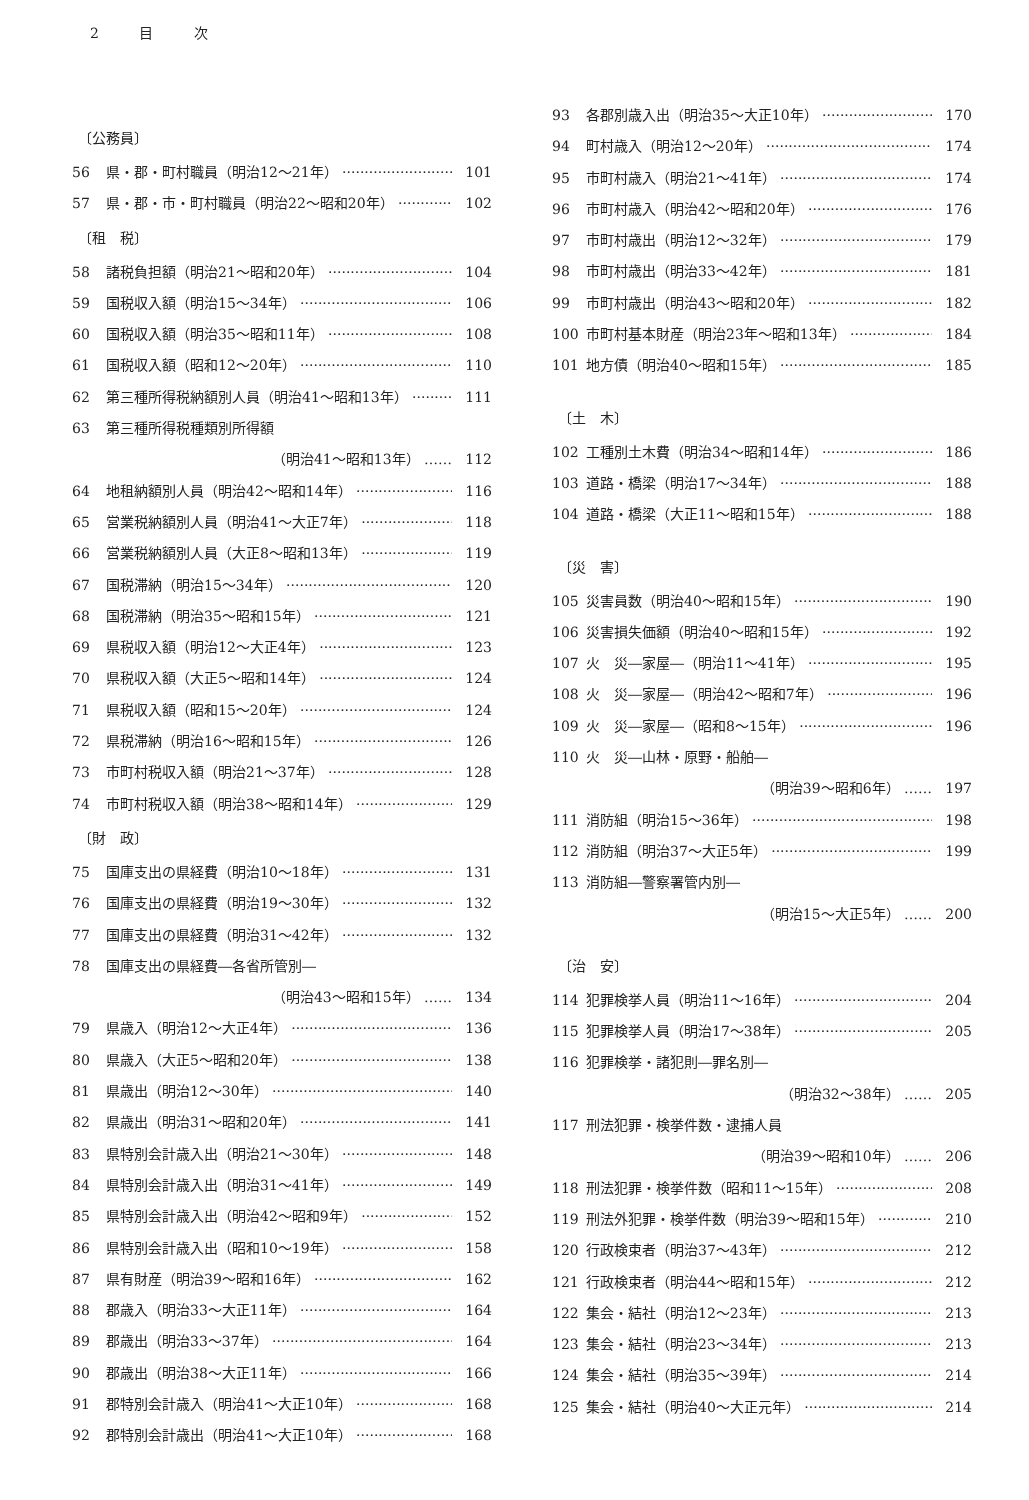2 目 次
〔公務員〕
56 県・郡・町村職員（明治12〜21年） 101
57 県・郡・市・町村職員（明治22〜昭和20年） 102
〔租　税〕
58 諸税負担額（明治21〜昭和20年） 104
59 国税収入額（明治15〜34年） 106
60 国税収入額（明治35〜昭和11年） 108
61 国税収入額（昭和12〜20年） 110
62 第三種所得税納額別人員（明治41〜昭和13年） 111
63 第三種所得税種類別所得額
（明治41〜昭和13年） …… 112
64 地租納額別人員（明治42〜昭和14年） 116
65 営業税納額別人員（明治41〜大正7年） 118
66 営業税納額別人員（大正8〜昭和13年） 119
67 国税滞納（明治15〜34年） 120
68 国税滞納（明治35〜昭和15年） 121
69 県税収入額（明治12〜大正4年） 123
70 県税収入額（大正5〜昭和14年） 124
71 県税収入額（昭和15〜20年） 124
72 県税滞納（明治16〜昭和15年） 126
73 市町村税収入額（明治21〜37年） 128
74 市町村税収入額（明治38〜昭和14年） 129
〔財　政〕
75 国庫支出の県経費（明治10〜18年） 131
76 国庫支出の県経費（明治19〜30年） 132
77 国庫支出の県経費（明治31〜42年） 132
78 国庫支出の県経費―各省所管別―
（明治43〜昭和15年） …… 134
79 県歳入（明治12〜大正4年） 136
80 県歳入（大正5〜昭和20年） 138
81 県歳出（明治12〜30年） 140
82 県歳出（明治31〜昭和20年） 141
83 県特別会計歳入出（明治21〜30年） 148
84 県特別会計歳入出（明治31〜41年） 149
85 県特別会計歳入出（明治42〜昭和9年） 152
86 県特別会計歳入出（昭和10〜19年） 158
87 県有財産（明治39〜昭和16年） 162
88 郡歳入（明治33〜大正11年） 164
89 郡歳出（明治33〜37年） 164
90 郡歳出（明治38〜大正11年） 166
91 郡特別会計歳入（明治41〜大正10年） 168
92 郡特別会計歳出（明治41〜大正10年） 168
93 各郡別歳入出（明治35〜大正10年） 170
94 町村歳入（明治12〜20年） 174
95 市町村歳入（明治21〜41年） 174
96 市町村歳入（明治42〜昭和20年） 176
97 市町村歳出（明治12〜32年） 179
98 市町村歳出（明治33〜42年） 181
99 市町村歳出（明治43〜昭和20年） 182
100 市町村基本財産（明治23年〜昭和13年） 184
101 地方債（明治40〜昭和15年） 185
〔土　木〕
102 工種別土木費（明治34〜昭和14年） 186
103 道路・橋梁（明治17〜34年） 188
104 道路・橋梁（大正11〜昭和15年） 188
〔災　害〕
105 災害員数（明治40〜昭和15年） 190
106 災害損失価額（明治40〜昭和15年） 192
107 火　災―家屋―（明治11〜41年） 195
108 火　災―家屋―（明治42〜昭和7年） 196
109 火　災―家屋―（昭和8〜15年） 196
110 火　災―山林・原野・船舶―
（明治39〜昭和6年） …… 197
111 消防組（明治15〜36年） 198
112 消防組（明治37〜大正5年） 199
113 消防組―警察署管内別―
（明治15〜大正5年） …… 200
〔治　安〕
114 犯罪検挙人員（明治11〜16年） 204
115 犯罪検挙人員（明治17〜38年） 205
116 犯罪検挙・諸犯則―罪名別―
（明治32〜38年） …… 205
117 刑法犯罪・検挙件数・逮捕人員
（明治39〜昭和10年） …… 206
118 刑法犯罪・検挙件数（昭和11〜15年） 208
119 刑法外犯罪・検挙件数（明治39〜昭和15年） 210
120 行政検束者（明治37〜43年） 212
121 行政検束者（明治44〜昭和15年） 212
122 集会・結社（明治12〜23年） 213
123 集会・結社（明治23〜34年） 213
124 集会・結社（明治35〜39年） 214
125 集会・結社（明治40〜大正元年） 214